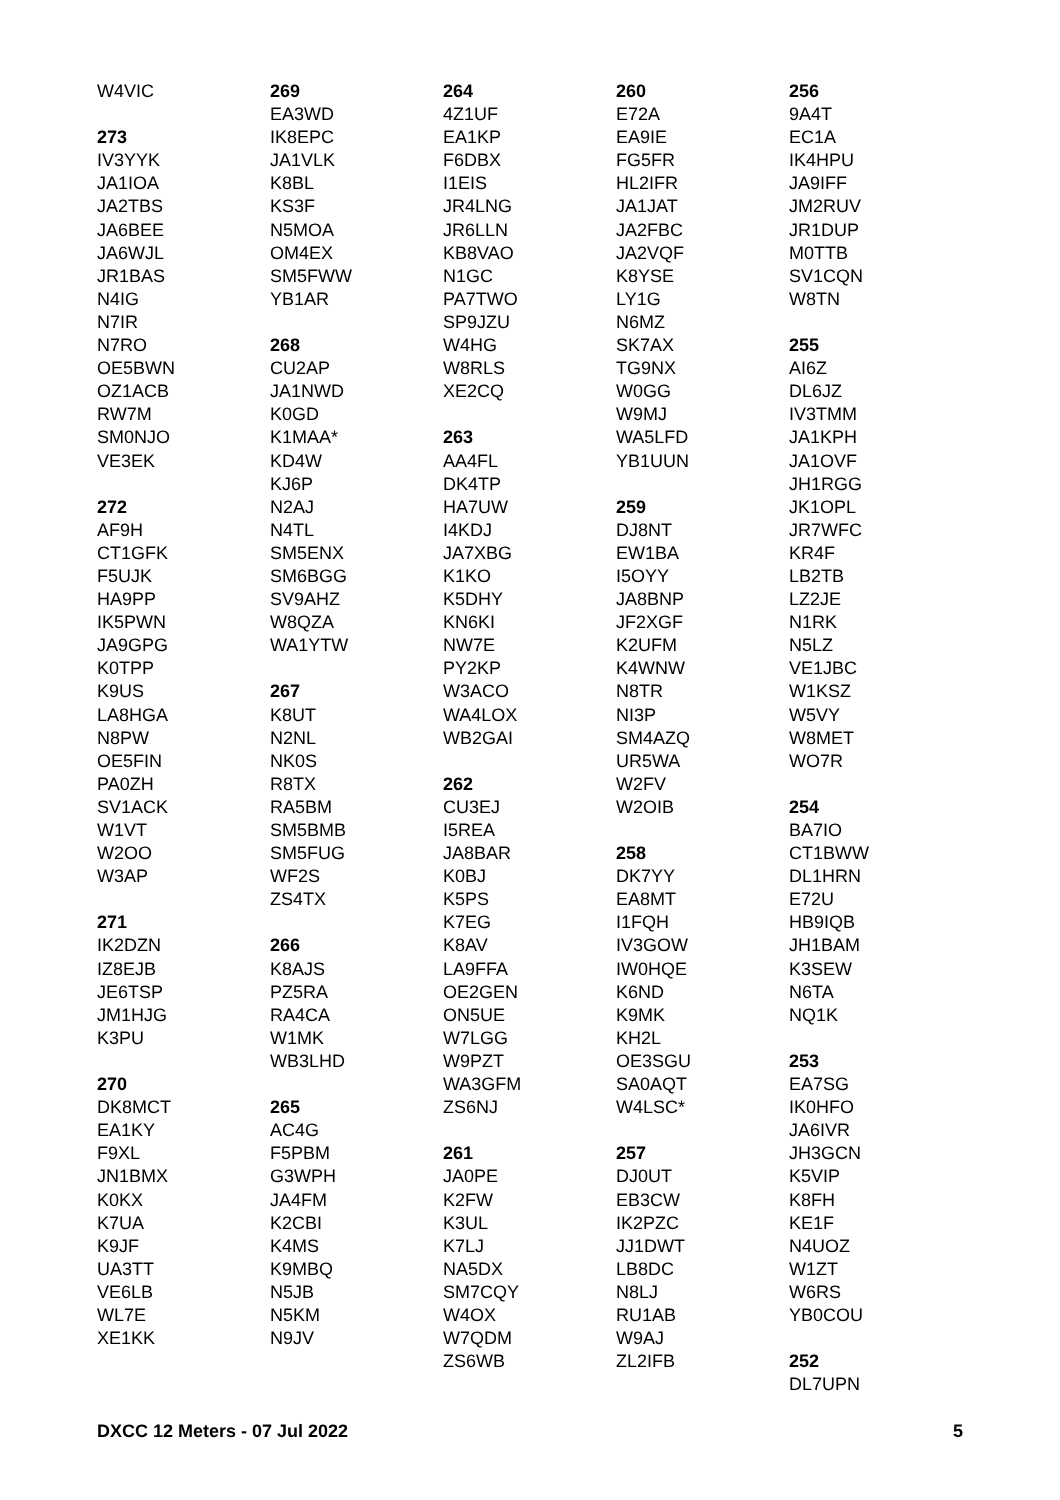W4VIC
273
IV3YYK
JA1IOA
JA2TBS
JA6BEE
JA6WJL
JR1BAS
N4IG
N7IR
N7RO
OE5BWN
OZ1ACB
RW7M
SM0NJO
VE3EK
272
AF9H
CT1GFK
F5UJK
HA9PP
IK5PWN
JA9GPG
K0TPP
K9US
LA8HGA
N8PW
OE5FIN
PA0ZH
SV1ACK
W1VT
W2OO
W3AP
271
IK2DZN
IZ8EJB
JE6TSP
JM1HJG
K3PU
270
DK8MCT
EA1KY
F9XL
JN1BMX
K0KX
K7UA
K9JF
UA3TT
VE6LB
WL7E
XE1KK
269
EA3WD
IK8EPC
JA1VLK
K8BL
KS3F
N5MOA
OM4EX
SM5FWW
YB1AR
268
CU2AP
JA1NWD
K0GD
K1MAA*
KD4W
KJ6P
N2AJ
N4TL
SM5ENX
SM6BGG
SV9AHZ
W8QZA
WA1YTW
267
K8UT
N2NL
NK0S
R8TX
RA5BM
SM5BMB
SM5FUG
WF2S
ZS4TX
266
K8AJS
PZ5RA
RA4CA
W1MK
WB3LHD
265
AC4G
F5PBM
G3WPH
JA4FM
K2CBI
K4MS
K9MBQ
N5JB
N5KM
N9JV
264
4Z1UF
EA1KP
F6DBX
I1EIS
JR4LNG
JR6LLN
KB8VAO
N1GC
PA7TWO
SP9JZU
W4HG
W8RLS
XE2CQ
263
AA4FL
DK4TP
HA7UW
I4KDJ
JA7XBG
K1KO
K5DHY
KN6KI
NW7E
PY2KP
W3ACO
WA4LOX
WB2GAI
262
CU3EJ
I5REA
JA8BAR
K0BJ
K5PS
K7EG
K8AV
LA9FFA
OE2GEN
ON5UE
W7LGG
W9PZT
WA3GFM
ZS6NJ
261
JA0PE
K2FW
K3UL
K7LJ
NA5DX
SM7CQY
W4OX
W7QDM
ZS6WB
260
E72A
EA9IE
FG5FR
HL2IFR
JA1JAT
JA2FBC
JA2VQF
K8YSE
LY1G
N6MZ
SK7AX
TG9NX
W0GG
W9MJ
WA5LFD
YB1UUN
259
DJ8NT
EW1BA
I5OYY
JA8BNP
JF2XGF
K2UFM
K4WNW
N8TR
NI3P
SM4AZQ
UR5WA
W2FV
W2OIB
258
DK7YY
EA8MT
I1FQH
IV3GOW
IW0HQE
K6ND
K9MK
KH2L
OE3SGU
SA0AQT
W4LSC*
257
DJ0UT
EB3CW
IK2PZC
JJ1DWT
LB8DC
N8LJ
RU1AB
W9AJ
ZL2IFB
256
9A4T
EC1A
IK4HPU
JA9IFF
JM2RUV
JR1DUP
M0TTB
SV1CQN
W8TN
255
AI6Z
DL6JZ
IV3TMM
JA1KPH
JA1OVF
JH1RGG
JK1OPL
JR7WFC
KR4F
LB2TB
LZ2JE
N1RK
N5LZ
VE1JBC
W1KSZ
W5VY
W8MET
WO7R
254
BA7IO
CT1BWW
DL1HRN
E72U
HB9IQB
JH1BAM
K3SEW
N6TA
NQ1K
253
EA7SG
IK0HFO
JA6IVR
JH3GCN
K5VIP
K8FH
KE1F
N4UOZ
W1ZT
W6RS
YB0COU
252
DL7UPN
DXCC 12 Meters - 07 Jul 2022 5